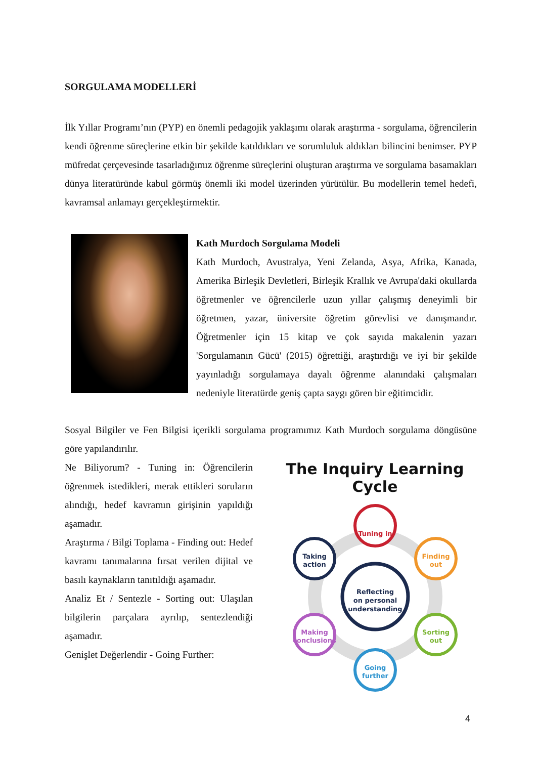SORGULAMA MODELLERİ
İlk Yıllar Programı’nın (PYP) en önemli pedagojik yaklaşımı olarak araştırma - sorgulama, öğrencilerin kendi öğrenme süreçlerine etkin bir şekilde katıldıkları ve sorumluluk aldıkları bilincini benimser. PYP müfredat çerçevesinde tasarladığımız öğrenme süreçlerini oluşturan araştırma ve sorgulama basamakları dünya literatüründe kabul görmüş önemli iki model üzerinden yürütülür. Bu modellerin temel hedefi, kavramsal anlamayı gerçekleştirmektir.
Kath Murdoch Sorgulama Modeli
Kath Murdoch, Avustralya, Yeni Zelanda, Asya, Afrika, Kanada, Amerika Birleşik Devletleri, Birleşik Krallık ve Avrupa'daki okullarda öğretmenler ve öğrencilerle uzun yıllar çalışmış deneyimli bir öğretmen, yazar, üniversite öğretim görevlisi ve danışmandır. Öğretmenler için 15 kitap ve çok sayıda makalenin yazarı 'Sorgulamanın Gücü' (2015) öğrettiği, araştırdığı ve iyi bir şekilde yayınladığı sorgulamaya dayalı öğrenme alanındaki çalışmaları nedeniyle literatürde geniş çapta saygı gören bir eğitimcidir.
Sosyal Bilgiler ve Fen Bilgisi içerikli sorgulama programımız Kath Murdoch sorgulama döngüsüne göre yapılandırılır.
Ne Biliyorum? - Tuning in: Öğrencilerin öğrenmek istedikleri, merak ettikleri soruların alındığı, hedef kavramın girişinin yapıldığı aşamadır.
Araştırma / Bilgi Toplama - Finding out: Hedef kavramı tanımalarına fırsat verilen dijital ve basılı kaynakların tanıtıldığı aşamadır.
Analiz Et / Sentezle - Sorting out: Ulaşılan bilgilerin parçalara ayrılıp, sentezlendiği aşamadır.
Genişlet Değerlendir - Going Further:
The Inquiry Learning Cycle
Reflecting
on personal
understanding
Tuning in
Finding
out
Sorting
out
Going
further
Making
conclusions
Taking
action
4